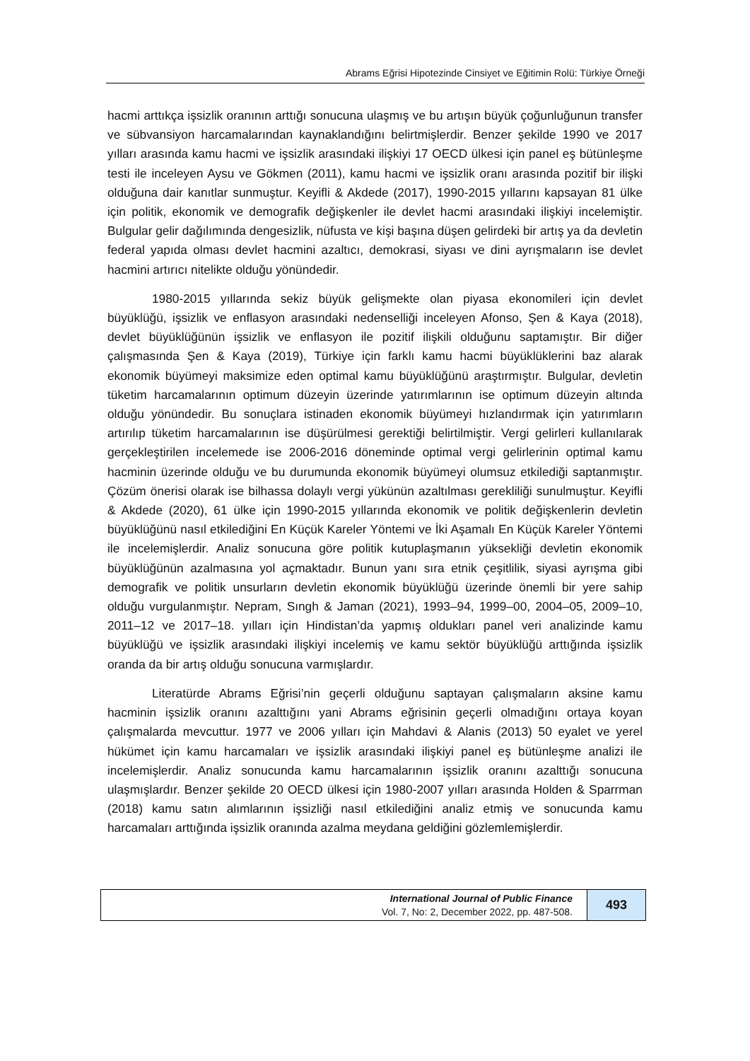Abrams Eğrisi Hipotezinde Cinsiyet ve Eğitimin Rolü: Türkiye Örneği
hacmi arttıkça işsizlik oranının arttığı sonucuna ulaşmış ve bu artışın büyük çoğunluğunun transfer ve sübvansiyon harcamalarından kaynaklandığını belirtmişlerdir. Benzer şekilde 1990 ve 2017 yılları arasında kamu hacmi ve işsizlik arasındaki ilişkiyi 17 OECD ülkesi için panel eş bütünleşme testi ile inceleyen Aysu ve Gökmen (2011), kamu hacmi ve işsizlik oranı arasında pozitif bir ilişki olduğuna dair kanıtlar sunmuştur. Keyifli & Akdede (2017), 1990-2015 yıllarını kapsayan 81 ülke için politik, ekonomik ve demografik değişkenler ile devlet hacmi arasındaki ilişkiyi incelemiştir. Bulgular gelir dağılımında dengesizlik, nüfusta ve kişi başına düşen gelirdeki bir artış ya da devletin federal yapıda olması devlet hacmini azaltıcı, demokrasi, siyası ve dini ayrışmaların ise devlet hacmini artırıcı nitelikte olduğu yönündedir.
1980-2015 yıllarında sekiz büyük gelişmekte olan piyasa ekonomileri için devlet büyüklüğü, işsizlik ve enflasyon arasındaki nedenselliği inceleyen Afonso, Şen & Kaya (2018), devlet büyüklüğünün işsizlik ve enflasyon ile pozitif ilişkili olduğunu saptamıştır. Bir diğer çalışmasında Şen & Kaya (2019), Türkiye için farklı kamu hacmi büyüklüklerini baz alarak ekonomik büyümeyi maksimize eden optimal kamu büyüklüğünü araştırmıştır. Bulgular, devletin tüketim harcamalarının optimum düzeyin üzerinde yatırımlarının ise optimum düzeyin altında olduğu yönündedir. Bu sonuçlara istinaden ekonomik büyümeyi hızlandırmak için yatırımların artırılıp tüketim harcamalarının ise düşürülmesi gerektiği belirtilmiştir. Vergi gelirleri kullanılarak gerçekleştirilen incelemede ise 2006-2016 döneminde optimal vergi gelirlerinin optimal kamu hacminin üzerinde olduğu ve bu durumunda ekonomik büyümeyi olumsuz etkilediği saptanmıştır. Çözüm önerisi olarak ise bilhassa dolaylı vergi yükünün azaltılması gerekliliği sunulmuştur. Keyifli & Akdede (2020), 61 ülke için 1990-2015 yıllarında ekonomik ve politik değişkenlerin devletin büyüklüğünü nasıl etkilediğini En Küçük Kareler Yöntemi ve İki Aşamalı En Küçük Kareler Yöntemi ile incelemişlerdir. Analiz sonucuna göre politik kutuplaşmanın yüksekliği devletin ekonomik büyüklüğünün azalmasına yol açmaktadır. Bunun yanı sıra etnik çeşitlilik, siyasi ayrışma gibi demografik ve politik unsurların devletin ekonomik büyüklüğü üzerinde önemli bir yere sahip olduğu vurgulanmıştır. Nepram, Sıngh & Jaman (2021), 1993–94, 1999–00, 2004–05, 2009–10, 2011–12 ve 2017–18. yılları için Hindistan’da yapmış oldukları panel veri analizinde kamu büyüklüğü ve işsizlik arasındaki ilişkiyi incelemiş ve kamu sektör büyüklüğü arttığında işsizlik oranda da bir artış olduğu sonucuna varmışlardır.
Literatürde Abrams Eğrisi’nin geçerli olduğunu saptayan çalışmaların aksine kamu hacminin işsizlik oranını azalttığını yani Abrams eğrisinin geçerli olmadığını ortaya koyan çalışmalarda mevcuttur. 1977 ve 2006 yılları için Mahdavi & Alanis (2013) 50 eyalet ve yerel hükümet için kamu harcamaları ve işsizlik arasındaki ilişkiyi panel eş bütünleşme analizi ile incelemişlerdir. Analiz sonucunda kamu harcamalarının işsizlik oranını azalttığı sonucuna ulaşmışlardır. Benzer şekilde 20 OECD ülkesi için 1980-2007 yılları arasında Holden & Sparrman (2018) kamu satın alımlarının işsizliği nasıl etkilediğini analiz etmiş ve sonucunda kamu harcamaları arttığında işsizlik oranında azalma meydana geldiğini gözlemlemişlerdir.
International Journal of Public Finance
Vol. 7, No: 2, December 2022, pp. 487-508.
493